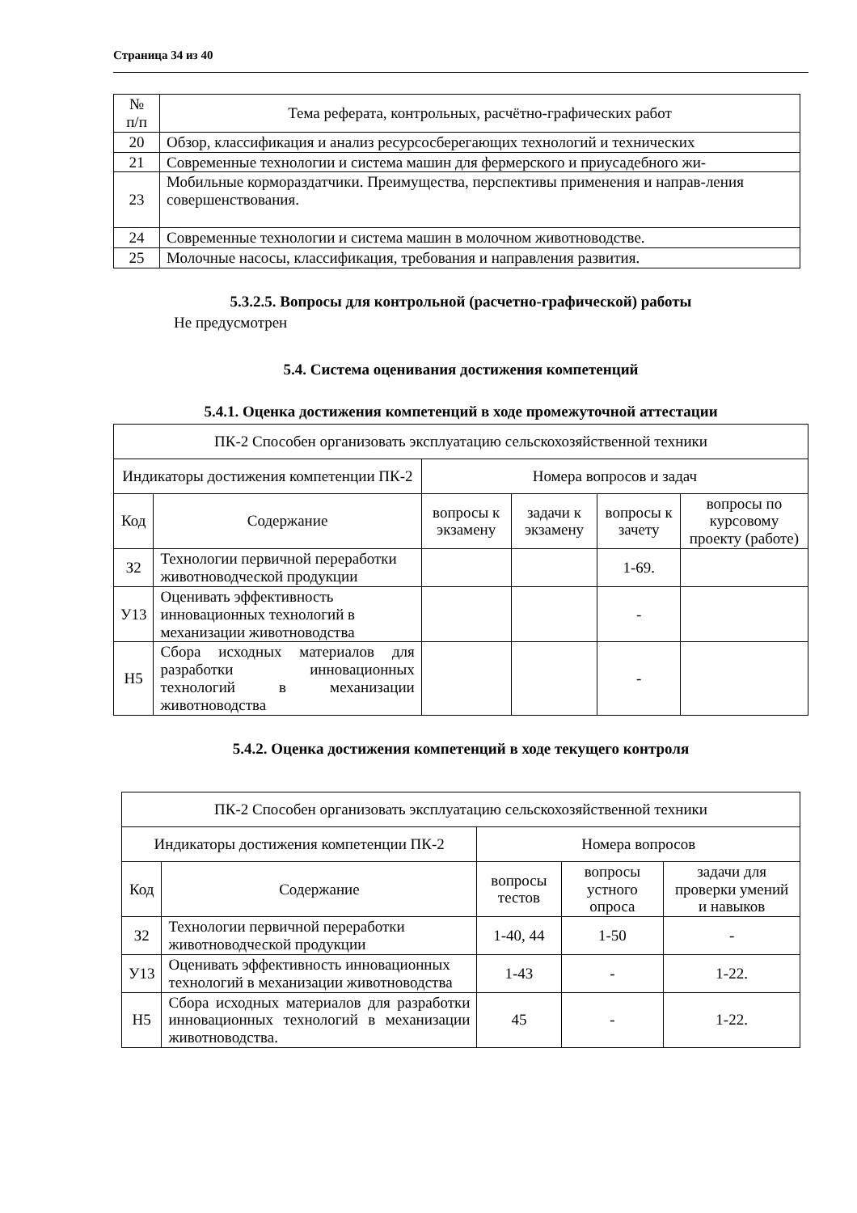Страница 34 из 40
| № п/п | Тема реферата, контрольных, расчётно-графических работ |
| --- | --- |
| 20 | Обзор, классификация и анализ ресурсосберегающих технологий и технических |
| 21 | Современные технологии и система машин для фермерского и приусадебного жи- |
| 23 | Мобильные кормораздатчики. Преимущества, перспективы применения и направ-ления совершенствования. |
| 24 | Современные технологии и система машин в молочном животноводстве. |
| 25 | Молочные насосы, классификация, требования и направления развития. |
5.3.2.5. Вопросы для контрольной (расчетно-графической) работы
Не предусмотрен
5.4. Система оценивания достижения компетенций
5.4.1. Оценка достижения компетенций в ходе промежуточной аттестации
| ПК-2 Способен организовать эксплуатацию сельскохозяйственной техники | | | | | |
| Индикаторы достижения компетенции ПК-2 | | Номера вопросов и задач | | | |
| Код | Содержание | вопросы к экзамену | задачи к экзамену | вопросы к зачету | вопросы по курсовому проекту (работе) |
| З2 | Технологии первичной переработки животноводческой продукции | | | 1-69. | |
| У13 | Оценивать эффективность инновационных технологий в механизации животноводства | | | - | |
| Н5 | Сбора исходных материалов для разработки инновационных технологий в механизации животноводства | | | - | |
5.4.2. Оценка достижения компетенций в ходе текущего контроля
| ПК-2 Способен организовать эксплуатацию сельскохозяйственной техники | | | | |
| Индикаторы достижения компетенции ПК-2 | | Номера вопросов | | |
| Код | Содержание | вопросы тестов | вопросы устного опроса | задачи для проверки умений и навыков |
| З2 | Технологии первичной переработки животноводческой продукции | 1-40, 44 | 1-50 | - |
| У13 | Оценивать эффективность инновационных технологий в механизации животноводства | 1-43 | - | 1-22. |
| Н5 | Сбора исходных материалов для разработки инновационных технологий в механизации животноводства. | 45 | - | 1-22. |